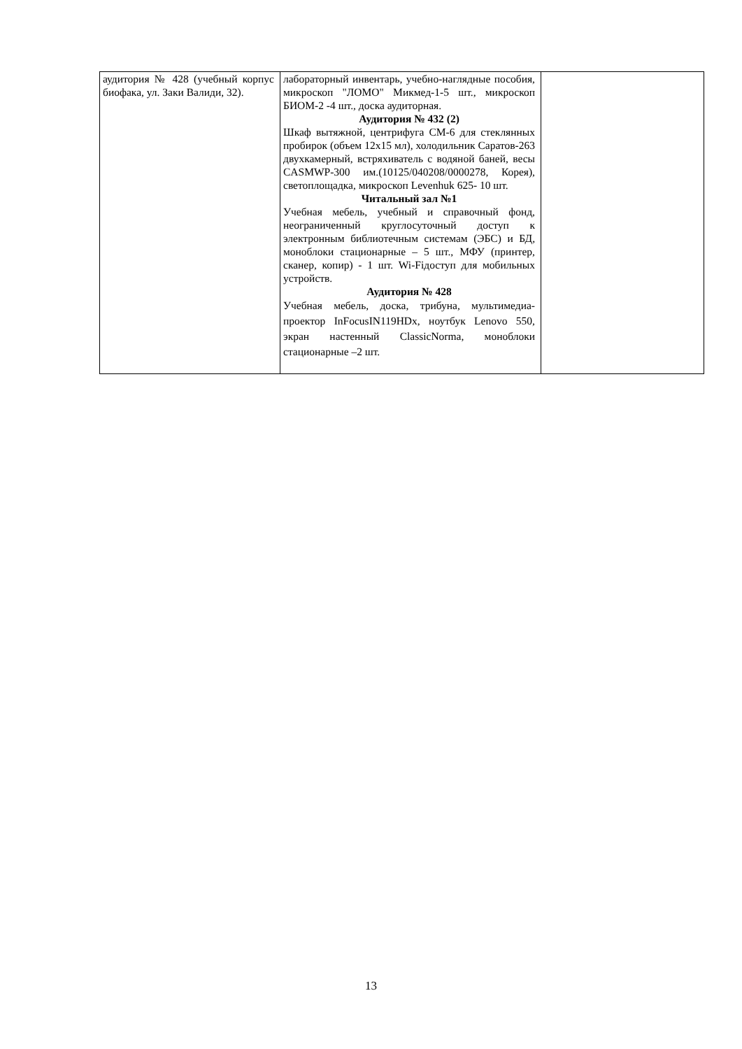| аудитория № 428 (учебный корпус биофака, ул. Заки Валиди, 32). | лабораторный инвентарь, учебно-наглядные пособия, микроскоп "ЛОМО" Микмед-1-5 шт., микроскоп БИОМ-2 -4 шт., доска аудиторная. Аудитория № 432 (2) Шкаф вытяжной, центрифуга СМ-6 для стеклянных пробирок (объем 12х15 мл), холодильник Саратов-263 двухкамерный, встряхиватель с водяной баней, весы CASMWP-300 им.(10125/040208/0000278, Корея), светоплощадка, микроскоп Levenhuk 625- 10 шт. Читальный зал №1 Учебная мебель, учебный и справочный фонд, неограниченный круглосуточный доступ к электронным библиотечным системам (ЭБС) и БД, моноблоки стационарные – 5 шт., МФУ (принтер, сканер, копир) - 1 шт. Wi-Fiдоступ для мобильных устройств. Аудитория № 428 Учебная мебель, доска, трибуна, мультимедиа-проектор InFocusIN119HDx, ноутбук Lenovo 550, экран настенный ClassicNorma, моноблоки стационарные –2 шт. | |
13